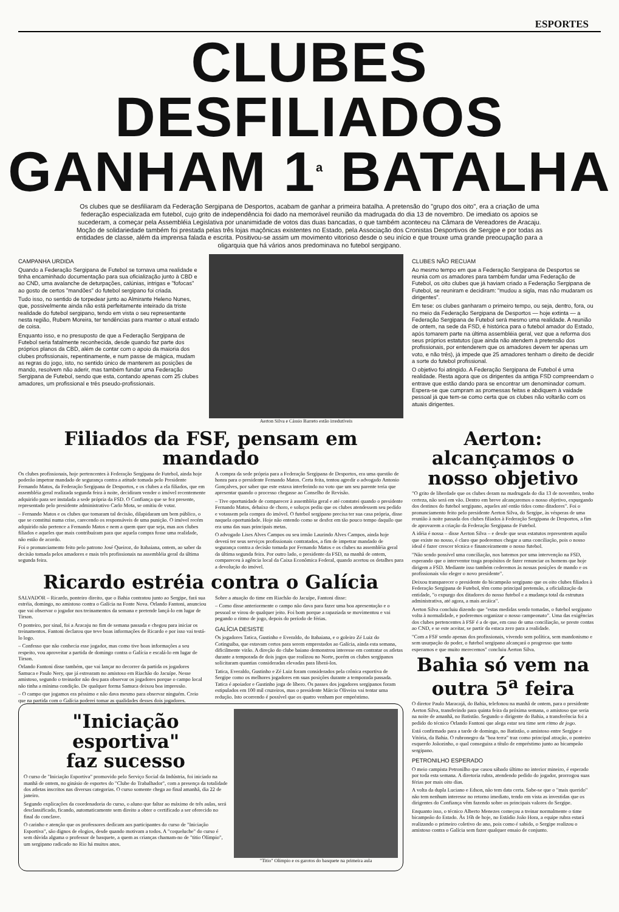ESPORTES
CLUBES DESFILIADOS
GANHAM 1<sup>a</sup> BATALHA
Os clubes que se desfiliaram da Federação Sergipana de Desportos, acabam de ganhar a primeira batalha. A pretensão do "grupo dos oito", era a criação de uma federação especializada em futebol, cujo grito de independência foi dado na memorável reunião da madrugada do dia 13 de novembro. De imediato os apoios se sucederam, a começar pela Assembléia Legislativa por unanimidade de votos das duas bancadas, o que também aconteceu na Câmara de Vereadores de Aracaju. Moção de solidariedade também foi prestada pelas três lojas maçônicas existentes no Estado, pela Associação dos Cronistas Desportivos de Sergipe e por todas as entidades de classe, além da imprensa falada e escrita. Positivou-se assim um movimento vitorioso desde o seu início e que trouxe uma grande preocupação para a oligarquia que há vários anos predominava no futebol sergipano.
CAMPANHA URDIDA
Quando a Federação Sergipana de Futebol se tornava uma realidade e tinha encaminhado documentação para sua oficialização junto à CBD e ao CND, uma avalanche de deturpações, calúnias, intrigas e "fofocas" ao gosto de certos "mandões" do futebol sergipano foi criada.
Tudo isso, no sentido de torpedear junto ao Almirante Heleno Nunes, que, possivelmente ainda não está perfeitamente inteirado da triste realidade do futebol sergipano, tendo em vista o seu representante nesta região, Rubem Moreira, ter tendências para manter o atual estado de coisa.
Enquanto isso, e no presuposto de que a Federação Sergipana de Futebol seria fatalmente reconhecida, desde quando faz parte dos próprios planos da CBD, além de contar com o apoio da maioria dos clubes profissionais, repentinamente, e num passe de mágica, mudam as regras do jogo, isto, no sentido único de manterem as posições de mando, resolvem não aderir, mas também fundar uma Federação Sergipana de Futebol, sendo que esta, contando apenas com 25 clubes amadores, um profissional e três pseudo-profissionais.
Aerton Silva e Cássio Barreto estão irredutíveis
CLUBES NÃO RECUAM
Ao mesmo tempo em que a Federação Sergipana de Desportos se reunia com os amadores para também fundar uma Federação de Futebol, os oito clubes que já haviam criado a Federação Sergipana de Futebol, se reuniram e decidiram: "mudou a sigla, mas não mudaram os dirigentes".
Em tese: os clubes ganharam o primeiro tempo, ou seja, dentro, fora, ou no meio da Federação Sergipana de Desportos — hoje extinta — a Federação Sergipana de Futebol será mesmo uma realidade. A reunião de ontem, na sede da FSD, é histórica para o futebol amador do Estado, após tomarem parte na última assembléia geral, vez que a reforma dos seus próprios estatutos (que ainda não atendem à pretensão dos profissionais, por entenderem que os amadores devem ter apenas um voto, e não três), já impede que 25 amadores tenham o direito de decidir a sorte do futebol profissional.
O objetivo foi atingido. A Federação Sergipana de Futebol é uma realidade. Resta agora que os dirigentes da antiga FSD compreendam o entrave que estão dando para se encontrar um denominador comum. Espera-se que cumpram as promessas feitas e abdiquem à vaidade pessoal já que tem-se como certa que os clubes não voltarão com os atuais dirigentes.
Filiados da FSF, pensam em mandado
Os clubes profissionais, hoje pertencentes à Federação Sergipana de Futebol, ainda hoje poderão impetrar mandado de segurança contra a atitude tomada pelo Presidente Fernando Matos, da Federação Sergipana de Desportos, e os clubes a ela filiados, que em assembléia geral realizada segunda feira à noite, decidiram vender o imóvel recentemente adquirido para ser instalada a sede própria da FSD. O Confiança que se fez presente, representado pelo presidente administrativo Carlo Mota, se omitiu de votar.
– Fernando Matos e os clubes que tomaram tal decisão, dilapidaram um bem público, o que se constitui numa crise, carecendo os responsáveis de uma punição. O imóvel recém adquirido não pertence a Fernando Matos e nem a quem quer que seja, mas aos clubes filiados e aqueles que mais contribuíram para que aquela compra fosse uma realidade, não estão de acordo.
Foi o pronunciamento feito pelo patrono José Queiroz, do Itabaiana, ontem, ao saber da decisão tomada pelos amadores e mais três profissionais na assembléia geral da última segunda feira.
A compra da sede própria para a Federação Sergipana de Desportos, era uma questão de honra para o presidente Fernando Matos. Certa feita, tentou agredir o advogado Antonio Gonçalves, por saber que este estava interferindo no voto que um seu parente teria que apresentar quando o processo chegasse ao Conselho de Revisão.
– Tive oportunidade de comparecer à assembléia geral e até constatei quando o presidente Fernando Matos, debaixo de choro, e soluços pediu que os clubes atendessem seu pedido e votassem pela compra do imóvel. O futebol sergipano precisa ter sua casa própria, disse naquela oportunidade. Hoje não entendo como se desfez em tão pouco tempo daquilo que era uma das suas principais metas.
O advogado Lises Alves Campos ou seu irmão Laurindo Alves Campos, ainda hoje deverá ter seus serviços profissionais contratados, a fim de impetrar mandado de segurança contra a decisão tomada por Fernando Matos e os clubes na assembléia geral da última segunda feira. Por outro lado, o presidente da FSD, na manhã de ontem, compareceu à agência local da Caixa Econômica Federal, quando acertou os detalhes para a devolução do imóvel.
Ricardo estréia contra o Galícia
SALVADOR – Ricardo, ponteiro direito, que o Bahia contratou junto ao Sergipe, fará sua estréia, domingo, no amistoso contra o Galícia na Fonte Nova. Orlando Fantoni, anunciou que vai observar o jogador nos treinamentos da semana e pretende lançá-lo em lugar de Tirson.
O ponteiro, por sinal, foi a Aracaju no fim de semana passada e chegou para iniciar os treinamentos. Fantoni declarou que teve boas informações de Ricardo e por isso vai testá-lo logo.
– Confesso que não conhecia esse jogador, mas como tive boas informações a seu respeito, vou aproveitar a partida de domingo contra o Galícia e escalá-lo em lugar de Tirson.
Orlando Fantoni disse também, que vai lançar no decorrer da partida os jogadores Samuca e Paulo Nery, que já estrearam no amistoso em Riachão do Jacuípe. Nesse amistoso, segundo o treinador não deu para observar os jogadores porque o campo local não tinha a mínima condição. De qualquer forma Samuca deixou boa impressão.
– O campo que jogamos era péssimo e não dava mesmo para observar ninguém. Creio que na partida com o Galícia poderei tomar as qualidades desses dois jogadores.
Sobre a atuação do time em Riachão do Jacuípe, Fantoni disse:
– Como disse anteriormente o campo não dava para fazer uma boa apresentação e o pessoal se virou de qualquer jeito. Foi bom porque a rapaziada se movimentou e vai pegando o ritmo de jogo, depois do período de férias.
GALÍCIA DESISTE
Os jogadores Tatica, Gustinho e Everaldo, do Itabaiana, e o goleiro Zé Luiz do Cotinguiba, que estavam certos para serem emprestados ao Galícia, ainda esta semana, dificilmente virão. A direção do clube baiano demonstrou interesse em contratar os atletas durante a temporada de dois jogos que realizou no Norte, porém os clubes sergipanos solicitaram quantias consideradas elevadas para liberá-los.
Tatica, Everaldo, Gustinho e Zé Luiz foram considerados pela crônica esportiva de Sergipe como os melhores jogadores em suas posições durante a temporada passada. Tatica é apoiador e Gustinho joga de líbero. Os passes dos jogadores sergipanos foram estipulados em 100 mil cruzeiros, mas o presidente Márcio Oliveira vai tentar uma redução. Isto ocorrendo é possível que os quatro venham por empréstimo.
"Iniciação esportiva"
faz sucesso
O curso de "Iniciação Esportiva" promovido pelo Serviço Social da Indústria, foi iniciado na manhã de ontem, no ginásio de esportes do "Clube do Trabalhador", com a presença da totalidade dos atletas inscritos nas diversas categorias. O curso somente chega ao final amanhã, dia 22 de janeiro.
Segundo explicações da coordenadoria do curso, o aluno que faltar ao máximo de três aulas, será desclassificado, ficando, automaticamente sem direito a obter o certificado a ser oferecido no final do conclave.
O carinho e atenção que os professores dedicam aos participantes do curso de "Iniciação Esportiva", são dignos de elogios, desde quando motivam a todos. A "coqueluche" do curso é sem dúvida alguma o professor de basquete, a quem as crianças chamam-no de "titio Olímpio", um sergipano radicado no Rio há muitos anos.
"Titio" Olímpio e os garotos do basquete na primeira aula
Aerton: alcançamos o nosso objetivo
"O grito de liberdade que os clubes deram na madrugada do dia 13 de novembro, tenho certeza, não será em vão. Dentro em breve alcançaremos o nosso objetivo, expurgando dos destinos do futebol sergipano, aqueles até então tidos como ditadores". Foi o pronunciamento feito pelo presidente Aerton Silva, do Sergipe, às vésperas de uma reunião à noite passada dos clubes filiados à Federação Sergipana de Desportos, a fim de aprovarem a criação da Federação Sergipana de Futebol.
A idéia é nossa – disse Aerton Silva – e desde que seus estatutos representem aquilo que existe no nosso, é claro que poderemos chegar a uma conciliação, pois o nosso ideal é fazer crescer técnica e financeiramente o nosso futebol.
"Não sendo possível uma conciliação, nos batemos por uma intervenção na FSD, esperando que o interventor traga propósitos de fazer renunciar os homens que hoje dirigem a FSD. Mediante isso também cederemos às nossas posições de mando e os profissionais vão eleger o novo presidente".
Deixou transparecer o presidente do bicampeão sergipano que os oito clubes filiados à Federação Sergipana de Futebol, têm como principal pretensão, a oficialização da entidade, "o expurgo dos ditadores do nosso futebol e a mudança total da estrutura administrativa, até agora, a mais arcáica".
Aerton Silva concluiu dizendo que "estas medidas sendo tomadas, o futebol sergipano volta à normalidade, e poderemos organizar o nosso campeonato". Uma das exigências dos clubes pertencentes à FSF é a de que, em caso de uma conciliação, se preste contas ao CND, e se este aceitar, se partir da estaca zero para a realidade.
"Com a FSF sendo apenas dos profissionais, vivendo sem política, sem mandonismo e sem usurpação do poder, o futebol sergipano alcançará o progresso que tanto esperamos e que muito merecemos" concluiu Aerton Silva.
Bahia só vem na outra 5<sup>a</sup> feira
O diretor Paulo Maracajá, do Bahia, telefonou na manhã de ontem, para o presidente Aerton Silva, transferindo para quinta feira da próxima semana, o amistoso que seria na noite de amanhã, no Batistão. Segundo o dirigente do Bahia, a transferência foi a pedido do técnico Orlando Fantoni que alega estar seu time sem ritmo de jogo.
Está confirmado para a tarde de domingo, no Batistão, o amistoso entre Sergipe e Vitória, da Bahia. O rubronegro da "boa terra" traz como principal atração, o ponteiro esquerdo Joãozinho, o qual conseguira a título de empréstimo junto ao bicampeão sergipano.
PETRONILHO ESPERADO
O meio campista Petronilho que casou sábado último no interior mineiro, é esperado por toda esta semana. A diretoria rubra, atendendo pedido do jogador, prorrogou suas férias por mais oito dias.
A volta da dupla Luciano e Edson, não tem data certa. Sabe-se que o "mais querido" não tem nenhum interesse no retorno imediato, tendo em vista as investidas que os dirigentes do Confiança vêm fazendo sobre os principais valores do Sergipe.
Enquanto isso, o técnico Alberto Menezes começou a treinar normalmente o time bicampeão do Estado. Às 16h de hoje, no Estádio João Hora, a equipe rubra estará realizando o primeiro coletivo do ano, pois como é sabido, o Sergipe realizou o amistoso contra o Galícia sem fazer qualquer ensaio de conjunto.